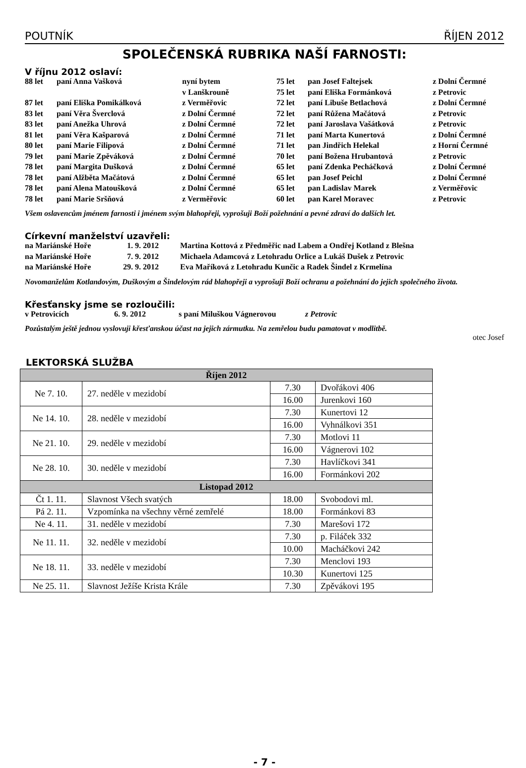POUTNÍK ŘÍJEN 2012
SPOLEČENSKÁ RUBRIKA NAŠÍ FARNOSTI:
V říjnu 2012 oslaví:
| 88 let | paní Anna Vašková | nyní bytem | 75 let | pan Josef Faltejsek | z Dolní Čermné |
| | | v Lanškrouně | 75 let | paní Eliška Formánková | z Petrovic |
| 87 let | paní Eliška Pomikálková | z Verměřovic | 72 let | paní Libuše Betlachová | z Dolní Čermné |
| 83 let | paní Věra Šverclová | z Dolní Čermné | 72 let | paní Růžena Mačátová | z Petrovic |
| 83 let | paní Anežka Uhrová | z Dolní Čermné | 72 let | paní Jaroslava Vašátková | z Petrovic |
| 81 let | paní Věra Kašparová | z Dolní Čermné | 71 let | paní Marta Kunertová | z Dolní Čermné |
| 80 let | paní Marie Filipová | z Dolní Čermné | 71 let | pan Jindřich Helekal | z Horní Čermné |
| 79 let | paní Marie Zpěváková | z Dolní Čermné | 70 let | paní Božena Hrubantová | z Petrovic |
| 78 let | paní Margita Dušková | z Dolní Čermné | 65 let | paní Zdenka Pecháčková | z Dolní Čermné |
| 78 let | paní Alžběta Mačátová | z Dolní Čermné | 65 let | pan Josef Peichl | z Dolní Čermné |
| 78 let | paní Alena Matoušková | z Dolní Čermné | 65 let | pan Ladislav Marek | z Verměřovic |
| 78 let | paní Marie Sršňová | z Verměřovic | 60 let | pan Karel Moravec | z Petrovic |
Všem oslavencům jménem farnosti i jménem svým blahopřeji, vyprošuji Boží požehnání a pevné zdraví do dalších let.
Církevní manželství uzavřeli:
| na Mariánské Hoře | 1. 9. 2012 | Martina Kottová z Předměřic nad Labem a Ondřej Kotland z Blešna |
| na Mariánské Hoře | 7. 9. 2012 | Michaela Adamcová z Letohradu Orlice a Lukáš Dušek z Petrovic |
| na Mariánské Hoře | 29. 9. 2012 | Eva Maříková z Letohradu Kunčic a Radek Šindel z Krmelína |
Novomanželům Kotlandovým, Duškovým a Šindelovým rád blahopřeji a vyprošuji Boží ochranu a požehnání do jejich společného života.
Křesťansky jsme se rozloučili:
| v Petrovicích | 6. 9. 2012 | s paní Miluškou Vágnerovou | z Petrovic |
Pozůstalým ještě jednou vyslovuji křesťanskou účast na jejich zármutku. Na zemřelou budu pamatovat v modlitbě.
otec Josef
LEKTORSKÁ SLUŽBA
| Říjen 2012 | | | |
| --- | --- | --- | --- |
| Ne 7. 10. | 27. neděle v mezidobí | 7.30 | Dvořákovi 406 |
| | | 16.00 | Jurenkovi 160 |
| Ne 14. 10. | 28. neděle v mezidobí | 7.30 | Kunertovi 12 |
| | | 16.00 | Vyhnálkovi 351 |
| Ne 21. 10. | 29. neděle v mezidobí | 7.30 | Motlovi 11 |
| | | 16.00 | Vágnerovi 102 |
| Ne 28. 10. | 30. neděle v mezidobí | 7.30 | Havlíčkovi 341 |
| | | 16.00 | Formánkovi 202 |
| Listopad 2012 | | | |
| Čt 1. 11. | Slavnost Všech svatých | 18.00 | Svobodovi ml. |
| Pá 2. 11. | Vzpomínka na všechny věrné zemřelé | 18.00 | Formánkovi 83 |
| Ne 4. 11. | 31. neděle v mezidobí | 7.30 | Marešovi 172 |
| Ne 11. 11. | 32. neděle v mezidobí | 7.30 | p. Filáček 332 |
| | | 10.00 | Macháčkovi 242 |
| Ne 18. 11. | 33. neděle v mezidobí | 7.30 | Menclovi 193 |
| | | 10.30 | Kunertovi 125 |
| Ne 25. 11. | Slavnost Ježíše Krista Krále | 7.30 | Zpěvákovi 195 |
- 7 -